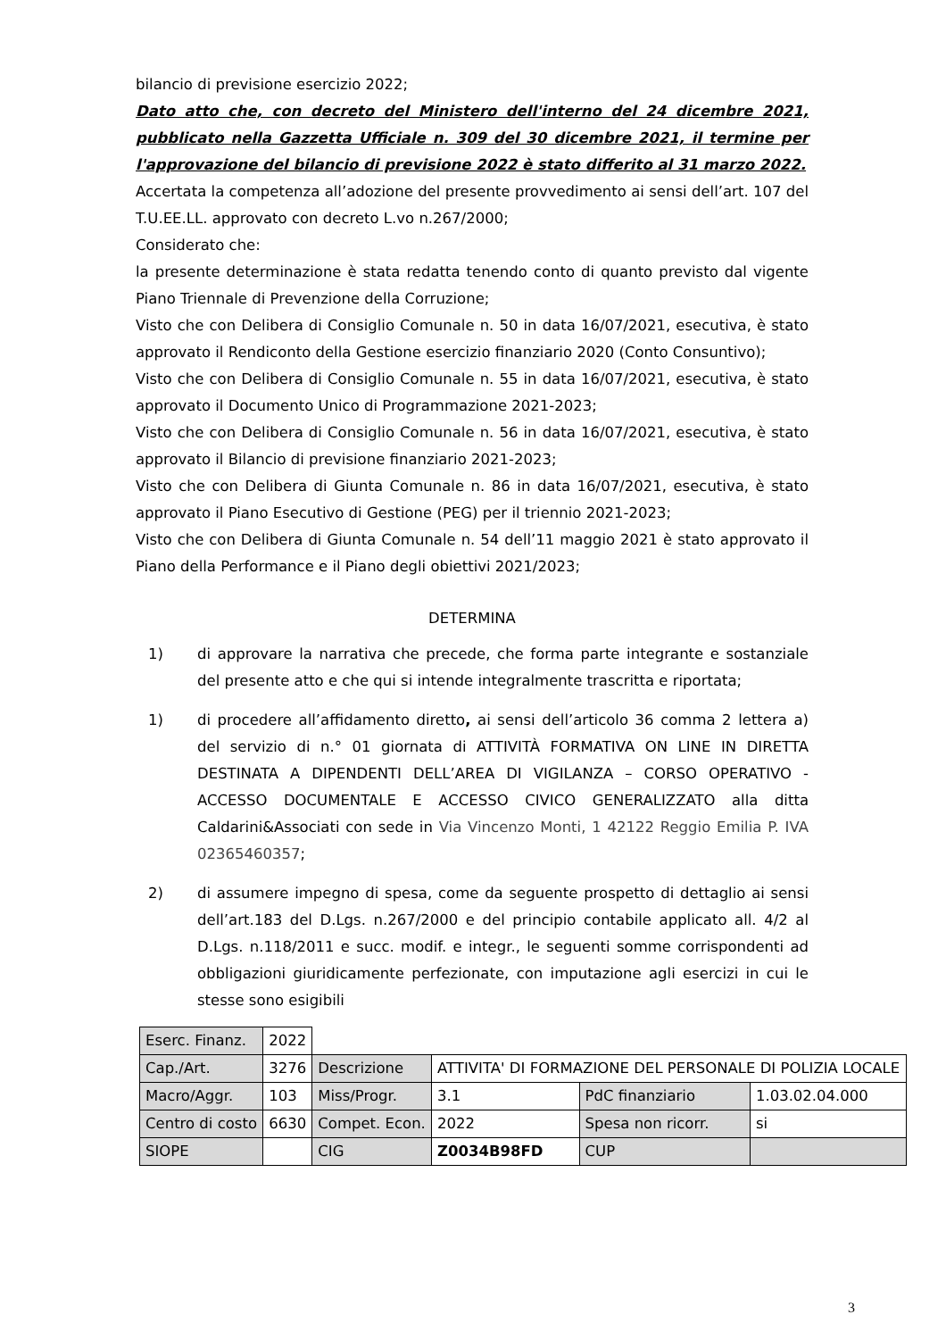bilancio di previsione esercizio 2022;
Dato atto che, con decreto del Ministero dell'interno del 24 dicembre 2021, pubblicato nella Gazzetta Ufficiale n. 309 del 30 dicembre 2021, il termine per l'approvazione del bilancio di previsione 2022 è stato differito al 31 marzo 2022.
Accertata la competenza all’adozione del presente provvedimento ai sensi dell’art. 107 del T.U.EE.LL. approvato con decreto L.vo n.267/2000;
Considerato che:
la presente determinazione è stata redatta tenendo conto di quanto previsto dal vigente Piano Triennale di Prevenzione della Corruzione;
Visto che con Delibera di Consiglio Comunale n. 50 in data 16/07/2021, esecutiva, è stato approvato il Rendiconto della Gestione esercizio finanziario 2020 (Conto Consuntivo);
Visto che con Delibera di Consiglio Comunale n. 55 in data 16/07/2021, esecutiva, è stato approvato il Documento Unico di Programmazione 2021-2023;
Visto che con Delibera di Consiglio Comunale n. 56 in data 16/07/2021, esecutiva, è stato approvato il Bilancio di previsione finanziario 2021-2023;
Visto che con Delibera di Giunta Comunale n. 86 in data 16/07/2021, esecutiva, è stato approvato il Piano Esecutivo di Gestione (PEG) per il triennio 2021-2023;
Visto che con Delibera di Giunta Comunale n. 54 dell’11 maggio 2021 è stato approvato il Piano della Performance e il Piano degli obiettivi 2021/2023;
DETERMINA
1) di approvare la narrativa che precede, che forma parte integrante e sostanziale del presente atto e che qui si intende integralmente trascritta e riportata;
1) di procedere all’affidamento diretto, ai sensi dell’articolo 36 comma 2 lettera a) del servizio di n.° 01 giornata di ATTIVITÀ FORMATIVA ON LINE IN DIRETTA DESTINATA A DIPENDENTI DELL’AREA DI VIGILANZA – CORSO OPERATIVO - ACCESSO DOCUMENTALE E ACCESSO CIVICO GENERALIZZATO alla ditta Caldarini&Associati con sede in Via Vincenzo Monti, 1 42122 Reggio Emilia P. IVA 02365460357;
2) di assumere impegno di spesa, come da seguente prospetto di dettaglio ai sensi dell’art.183 del D.Lgs. n.267/2000 e del principio contabile applicato all. 4/2 al D.Lgs. n.118/2011 e succ. modif. e integr., le seguenti somme corrispondenti ad obbligazioni giuridicamente perfezionate, con imputazione agli esercizi in cui le stesse sono esigibili
| Eserc. Finanz. | 2022 | | | | |
| Cap./Art. | 3276 | Descrizione | ATTIVITA' DI FORMAZIONE DEL PERSONALE DI POLIZIA LOCALE | | |
| Macro/Aggr. | 103 | Miss/Progr. | 3.1 | PdC finanziario | 1.03.02.04.000 |
| Centro di costo | 6630 | Compet. Econ. | 2022 | Spesa non ricorr. | si |
| SIOPE | | CIG | Z0034B98FD | CUP | |
3